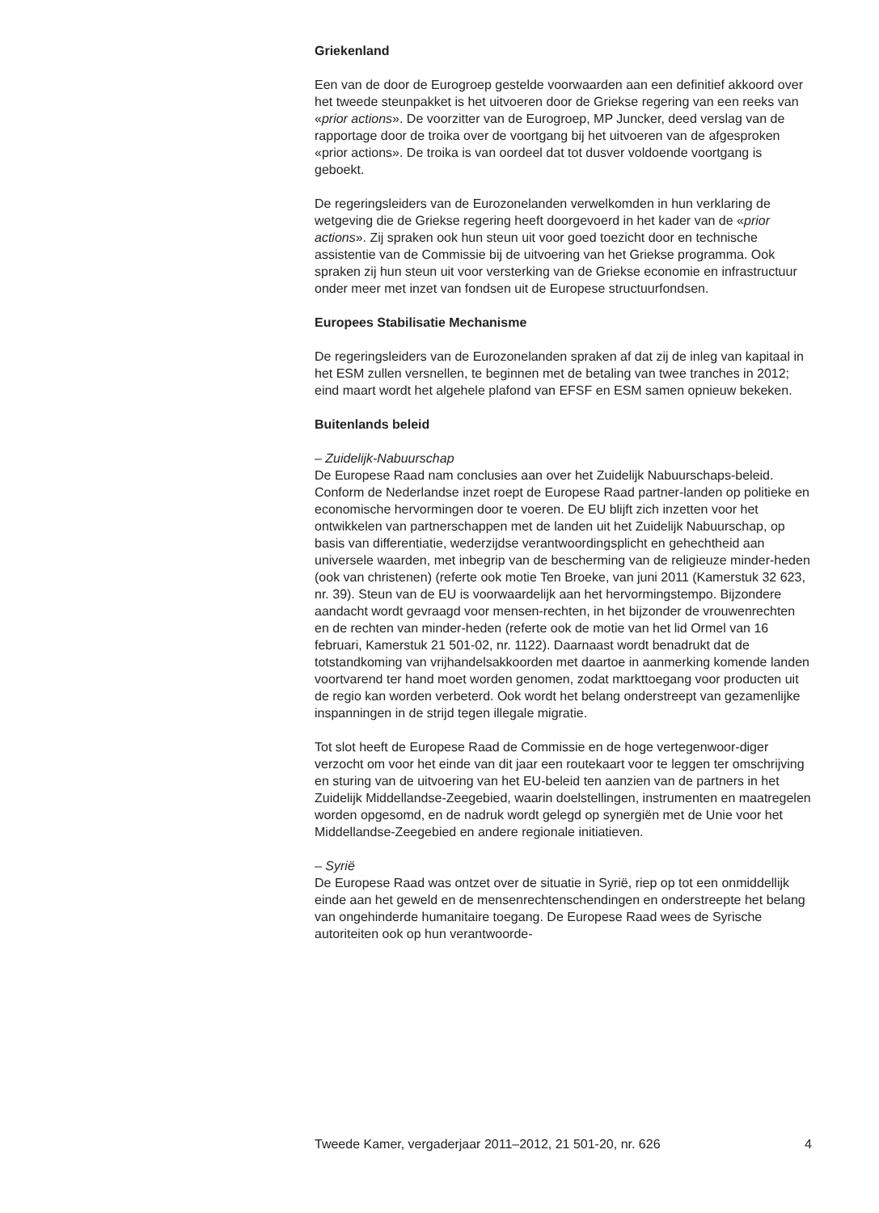Griekenland
Een van de door de Eurogroep gestelde voorwaarden aan een definitief akkoord over het tweede steunpakket is het uitvoeren door de Griekse regering van een reeks van «prior actions». De voorzitter van de Eurogroep, MP Juncker, deed verslag van de rapportage door de troika over de voortgang bij het uitvoeren van de afgesproken «prior actions». De troika is van oordeel dat tot dusver voldoende voortgang is geboekt.
De regeringsleiders van de Eurozonelanden verwelkomden in hun verklaring de wetgeving die de Griekse regering heeft doorgevoerd in het kader van de «prior actions». Zij spraken ook hun steun uit voor goed toezicht door en technische assistentie van de Commissie bij de uitvoering van het Griekse programma. Ook spraken zij hun steun uit voor versterking van de Griekse economie en infrastructuur onder meer met inzet van fondsen uit de Europese structuurfondsen.
Europees Stabilisatie Mechanisme
De regeringsleiders van de Eurozonelanden spraken af dat zij de inleg van kapitaal in het ESM zullen versnellen, te beginnen met de betaling van twee tranches in 2012; eind maart wordt het algehele plafond van EFSF en ESM samen opnieuw bekeken.
Buitenlands beleid
– Zuidelijk-Nabuurschap
De Europese Raad nam conclusies aan over het Zuidelijk Nabuurschaps-beleid. Conform de Nederlandse inzet roept de Europese Raad partner-landen op politieke en economische hervormingen door te voeren. De EU blijft zich inzetten voor het ontwikkelen van partnerschappen met de landen uit het Zuidelijk Nabuurschap, op basis van differentiatie, wederzijdse verantwoordingsplicht en gehechtheid aan universele waarden, met inbegrip van de bescherming van de religieuze minder-heden (ook van christenen) (referte ook motie Ten Broeke, van juni 2011 (Kamerstuk 32 623, nr. 39). Steun van de EU is voorwaardelijk aan het hervormingstempo. Bijzondere aandacht wordt gevraagd voor mensen-rechten, in het bijzonder de vrouwenrechten en de rechten van minder-heden (referte ook de motie van het lid Ormel van 16 februari, Kamerstuk 21 501-02, nr. 1122). Daarnaast wordt benadrukt dat de totstandkoming van vrijhandelsakkoorden met daartoe in aanmerking komende landen voortvarend ter hand moet worden genomen, zodat markttoegang voor producten uit de regio kan worden verbeterd. Ook wordt het belang onderstreept van gezamenlijke inspanningen in de strijd tegen illegale migratie.
Tot slot heeft de Europese Raad de Commissie en de hoge vertegenwoor-diger verzocht om voor het einde van dit jaar een routekaart voor te leggen ter omschrijving en sturing van de uitvoering van het EU-beleid ten aanzien van de partners in het Zuidelijk Middellandse-Zeegebied, waarin doelstellingen, instrumenten en maatregelen worden opgesomd, en de nadruk wordt gelegd op synergiën met de Unie voor het Middellandse-Zeegebied en andere regionale initiatieven.
– Syrië
De Europese Raad was ontzet over de situatie in Syrië, riep op tot een onmiddellijk einde aan het geweld en de mensenrechtenschendingen en onderstreepte het belang van ongehinderde humanitaire toegang. De Europese Raad wees de Syrische autoriteiten ook op hun verantwoorde-
Tweede Kamer, vergaderjaar 2011–2012, 21 501-20, nr. 626 4